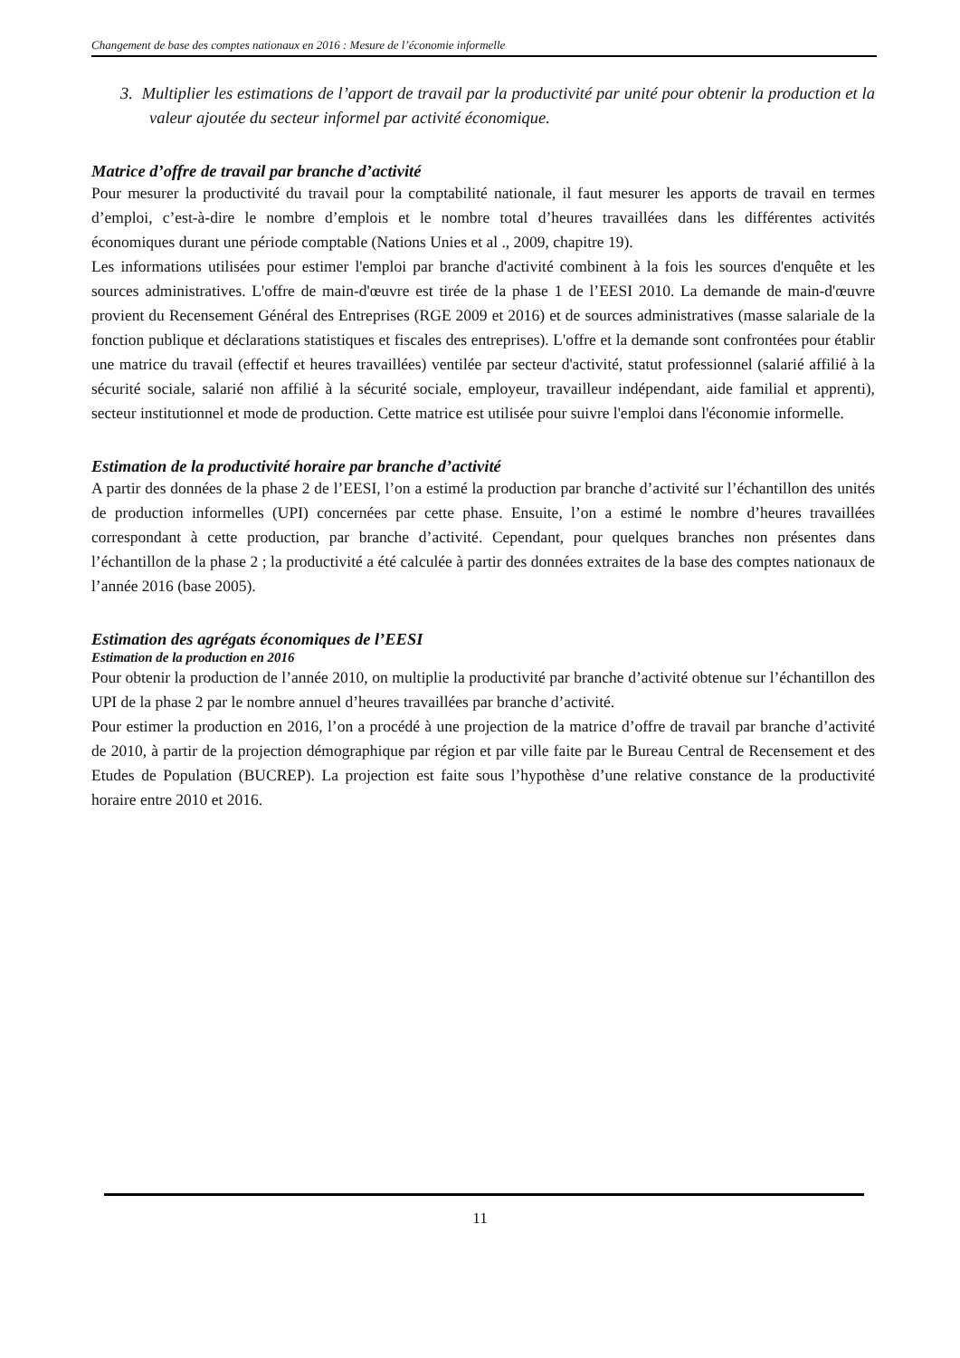Changement de base des comptes nationaux en 2016 : Mesure de l’économie informelle
3. Multiplier les estimations de l’apport de travail par la productivité par unité pour obtenir la production et la valeur ajoutée du secteur informel par activité économique.
Matrice d’offre de travail par branche d’activité
Pour mesurer la productivité du travail pour la comptabilité nationale, il faut mesurer les apports de travail en termes d’emploi, c’est-à-dire le nombre d’emplois et le nombre total d’heures travaillées dans les différentes activités économiques durant une période comptable (Nations Unies et al ., 2009, chapitre 19).
Les informations utilisées pour estimer l'emploi par branche d'activité combinent à la fois les sources d'enquête et les sources administratives. L'offre de main-d'œuvre est tirée de la phase 1 de l’EESI 2010. La demande de main-d'œuvre provient du Recensement Général des Entreprises (RGE 2009 et 2016) et de sources administratives (masse salariale de la fonction publique et déclarations statistiques et fiscales des entreprises). L'offre et la demande sont confrontées pour établir une matrice du travail (effectif et heures travaillées) ventilée par secteur d'activité, statut professionnel (salarié affilié à la sécurité sociale, salarié non affilié à la sécurité sociale, employeur, travailleur indépendant, aide familial et apprenti), secteur institutionnel et mode de production. Cette matrice est utilisée pour suivre l'emploi dans l'économie informelle.
Estimation de la productivité horaire par branche d’activité
A partir des données de la phase 2 de l’EESI, l’on a estimé la production par branche d’activité sur l’échantillon des unités de production informelles (UPI) concernées par cette phase. Ensuite, l’on a estimé le nombre d’heures travaillées correspondant à cette production, par branche d’activité. Cependant, pour quelques branches non présentes dans l’échantillon de la phase 2 ; la productivité a été calculée à partir des données extraites de la base des comptes nationaux de l’année 2016 (base 2005).
Estimation des agrégats économiques de l’EESI
Estimation de la production en 2016
Pour obtenir la production de l’année 2010, on multiplie la productivité par branche d’activité obtenue sur l’échantillon des UPI de la phase 2 par le nombre annuel d’heures travaillées par branche d’activité.
Pour estimer la production en 2016, l’on a procédé à une projection de la matrice d’offre de travail par branche d’activité de 2010, à partir de la projection démographique par région et par ville faite par le Bureau Central de Recensement et des Etudes de Population (BUCREP). La projection est faite sous l’hypothèse d’une relative constance de la productivité horaire entre 2010 et 2016.
11